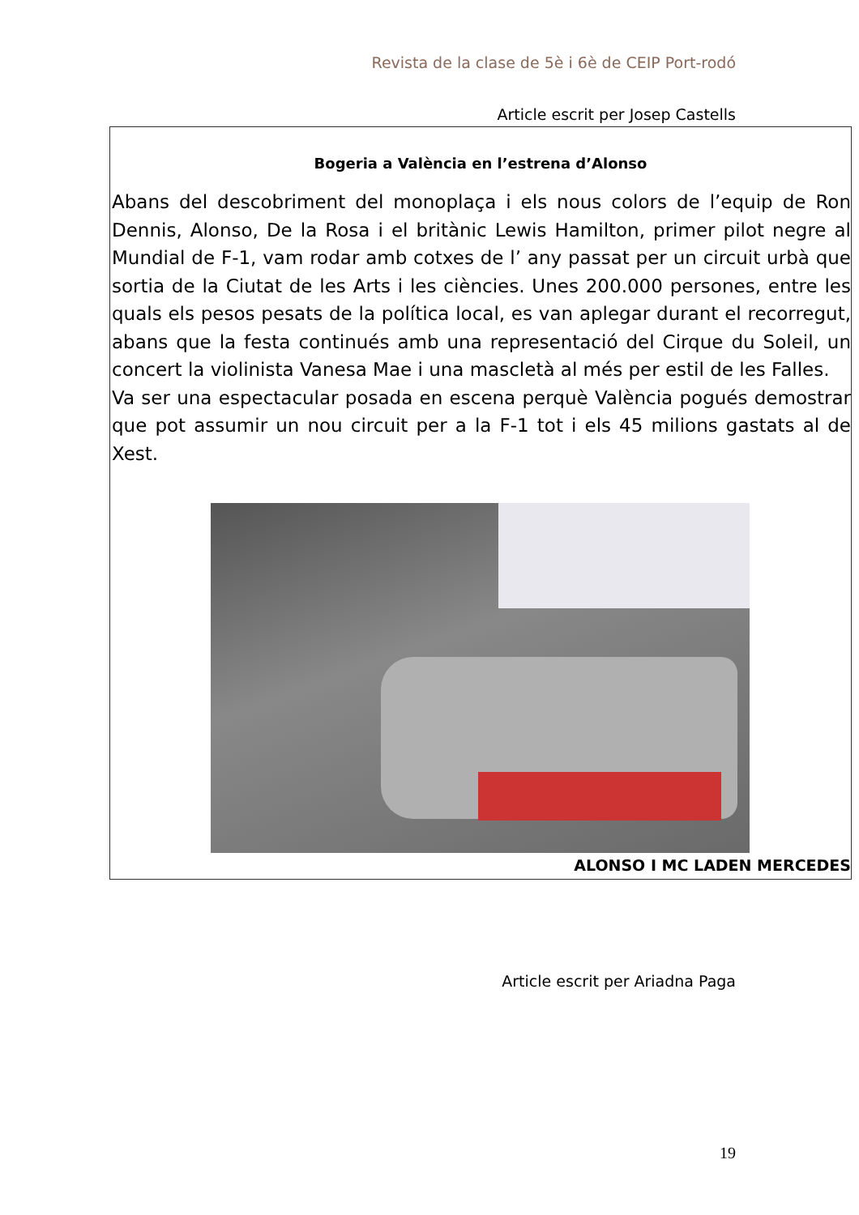Revista de la clase de 5è i 6è de CEIP Port-rodó
Article escrit per Josep Castells
Bogeria a València en l’estrena d’Alonso
Abans del descobriment del monoplaça i els nous colors de l’equip de Ron Dennis, Alonso, De la Rosa i el britànic Lewis Hamilton, primer pilot negre al Mundial de F-1, vam rodar amb cotxes de l’ any passat per un circuit urbà que sortia de la Ciutat de les Arts i les ciències. Unes 200.000 persones, entre les quals els pesos pesats de la política local, es van aplegar durant el recorregut, abans que la festa continués amb una representació del Cirque du Soleil, un concert la violinista Vanesa Mae i una mascletà al més per estil de les Falles.
Va ser una espectacular posada en escena perquè València pogués demostrar que pot assumir un nou circuit per a la F-1 tot i els 45 milions gastats al de Xest.
ALONSO I MC LADEN MERCEDES
Article escrit per Ariadna Paga
19